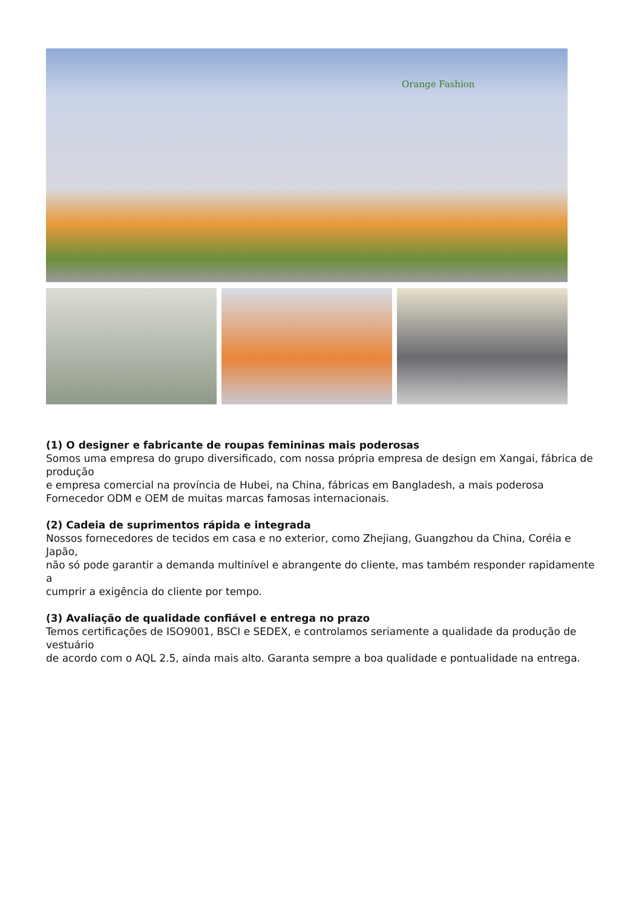Orange Fashion
(1) O designer e fabricante de roupas femininas mais poderosas
Somos uma empresa do grupo diversificado, com nossa própria empresa de design em Xangai, fábrica de produção
e empresa comercial na província de Hubei, na China, fábricas em Bangladesh, a mais poderosa
Fornecedor ODM e OEM de muitas marcas famosas internacionais.
(2) Cadeia de suprimentos rápida e integrada
Nossos fornecedores de tecidos em casa e no exterior, como Zhejiang, Guangzhou da China, Coréia e Japão,
não só pode garantir a demanda multinível e abrangente do cliente, mas também responder rapidamente a
cumprir a exigência do cliente por tempo.
(3) Avaliação de qualidade confiável e entrega no prazo
Temos certificações de ISO9001, BSCI e SEDEX, e controlamos seriamente a qualidade da produção de vestuário
de acordo com o AQL 2.5, ainda mais alto. Garanta sempre a boa qualidade e pontualidade na entrega.